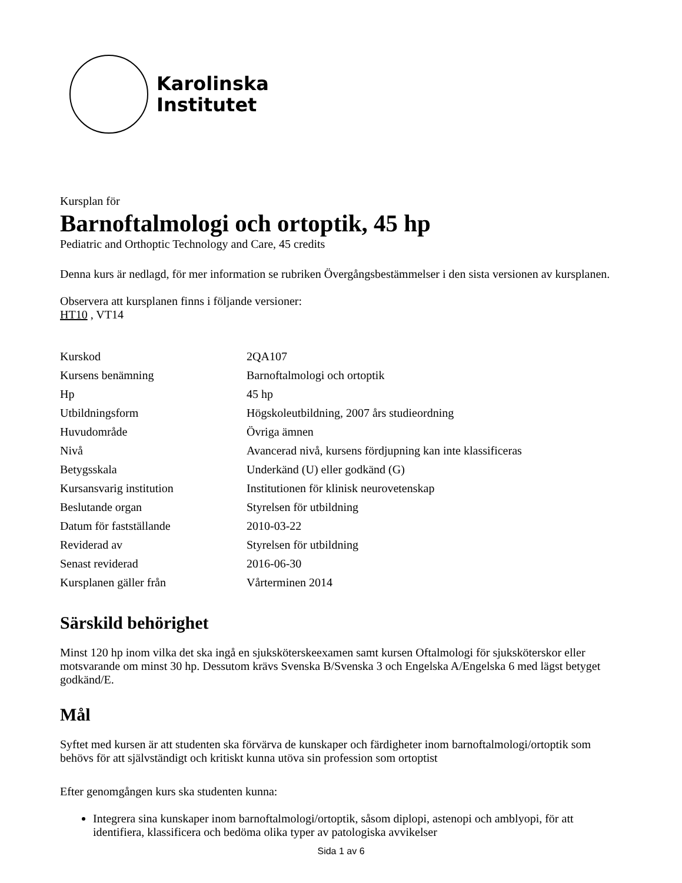Karolinska
Institutet
Kursplan för
Barnoftalmologi och ortoptik, 45 hp
Pediatric and Orthoptic Technology and Care, 45 credits
Denna kurs är nedlagd, för mer information se rubriken Övergångsbestämmelser i den sista versionen av kursplanen.
Observera att kursplanen finns i följande versioner:
HT10 , VT14
| Kurskod | 2QA107 |
| Kursens benämning | Barnoftalmologi och ortoptik |
| Hp | 45 hp |
| Utbildningsform | Högskoleutbildning, 2007 års studieordning |
| Huvudområde | Övriga ämnen |
| Nivå | Avancerad nivå, kursens fördjupning kan inte klassificeras |
| Betygsskala | Underkänd (U) eller godkänd (G) |
| Kursansvarig institution | Institutionen för klinisk neurovetenskap |
| Beslutande organ | Styrelsen för utbildning |
| Datum för fastställande | 2010-03-22 |
| Reviderad av | Styrelsen för utbildning |
| Senast reviderad | 2016-06-30 |
| Kursplanen gäller från | Vårterminen 2014 |
Särskild behörighet
Minst 120 hp inom vilka det ska ingå en sjuksköterskeexamen samt kursen Oftalmologi för sjuksköterskor eller motsvarande om minst 30 hp. Dessutom krävs Svenska B/Svenska 3 och Engelska A/Engelska 6 med lägst betyget godkänd/E.
Mål
Syftet med kursen är att studenten ska förvärva de kunskaper och färdigheter inom barnoftalmologi/ortoptik som behövs för att självständigt och kritiskt kunna utöva sin profession som ortoptist
Efter genomgången kurs ska studenten kunna:
Integrera sina kunskaper inom barnoftalmologi/ortoptik, såsom diplopi, astenopi och amblyopi, för att identifiera, klassificera och bedöma olika typer av patologiska avvikelser
Sida 1 av 6